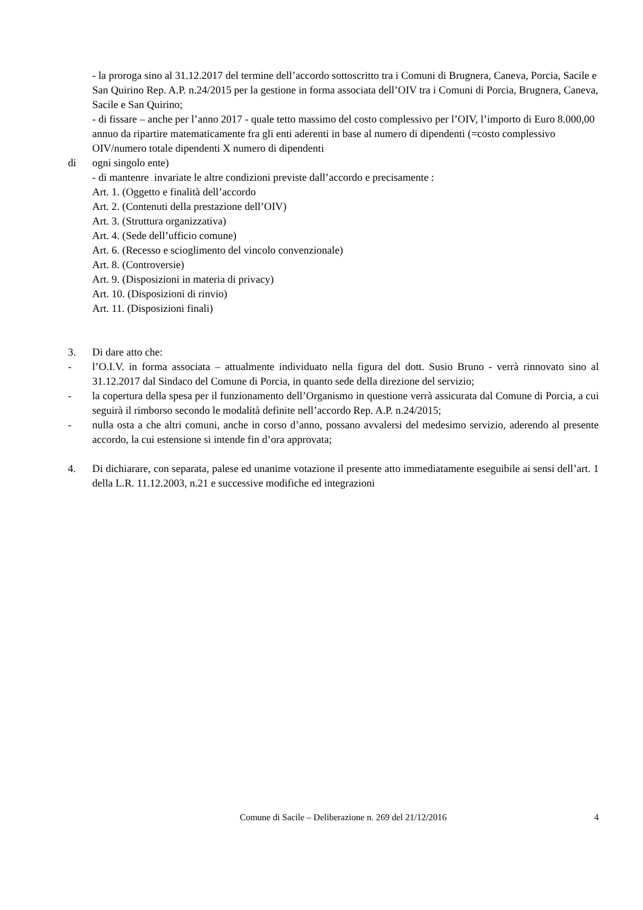- la proroga sino al 31.12.2017 del termine dell’accordo sottoscritto tra i Comuni di Brugnera, Caneva, Porcia, Sacile e San Quirino Rep. A.P. n.24/2015 per la gestione in forma associata dell’OIV tra i Comuni di Porcia, Brugnera, Caneva, Sacile e San Quirino;
- di fissare – anche per l’anno 2017 - quale tetto massimo del costo complessivo per l’OIV, l’importo di Euro 8.000,00 annuo da ripartire matematicamente fra gli enti aderenti in base al numero di dipendenti (=costo complessivo OIV/numero totale dipendenti X numero di dipendenti
di ogni singolo ente)
- di mantenre invariate le altre condizioni previste dall’accordo e precisamente :
Art. 1. (Oggetto e finalità dell’accordo
Art. 2. (Contenuti della prestazione dell’OIV)
Art. 3. (Struttura organizzativa)
Art. 4. (Sede dell’ufficio comune)
Art. 6. (Recesso e scioglimento del vincolo convenzionale)
Art. 8. (Controversie)
Art. 9. (Disposizioni in materia di privacy)
Art. 10. (Disposizioni di rinvio)
Art. 11. (Disposizioni finali)
3. Di dare atto che:
- l’O.I.V. in forma associata – attualmente individuato nella figura del dott. Susio Bruno - verrà rinnovato sino al 31.12.2017 dal Sindaco del Comune di Porcia, in quanto sede della direzione del servizio;
- la copertura della spesa per il funzionamento dell’Organismo in questione verrà assicurata dal Comune di Porcia, a cui seguirà il rimborso secondo le modalità definite nell’accordo Rep. A.P. n.24/2015;
- nulla osta a che altri comuni, anche in corso d’anno, possano avvalersi del medesimo servizio, aderendo al presente accordo, la cui estensione si intende fin d’ora approvata;
4. Di dichiarare, con separata, palese ed unanime votazione il presente atto immediatamente eseguibile ai sensi dell’art. 1 della L.R. 11.12.2003, n.21 e successive modifiche ed integrazioni
Comune di Sacile – Deliberazione n. 269 del 21/12/2016 4